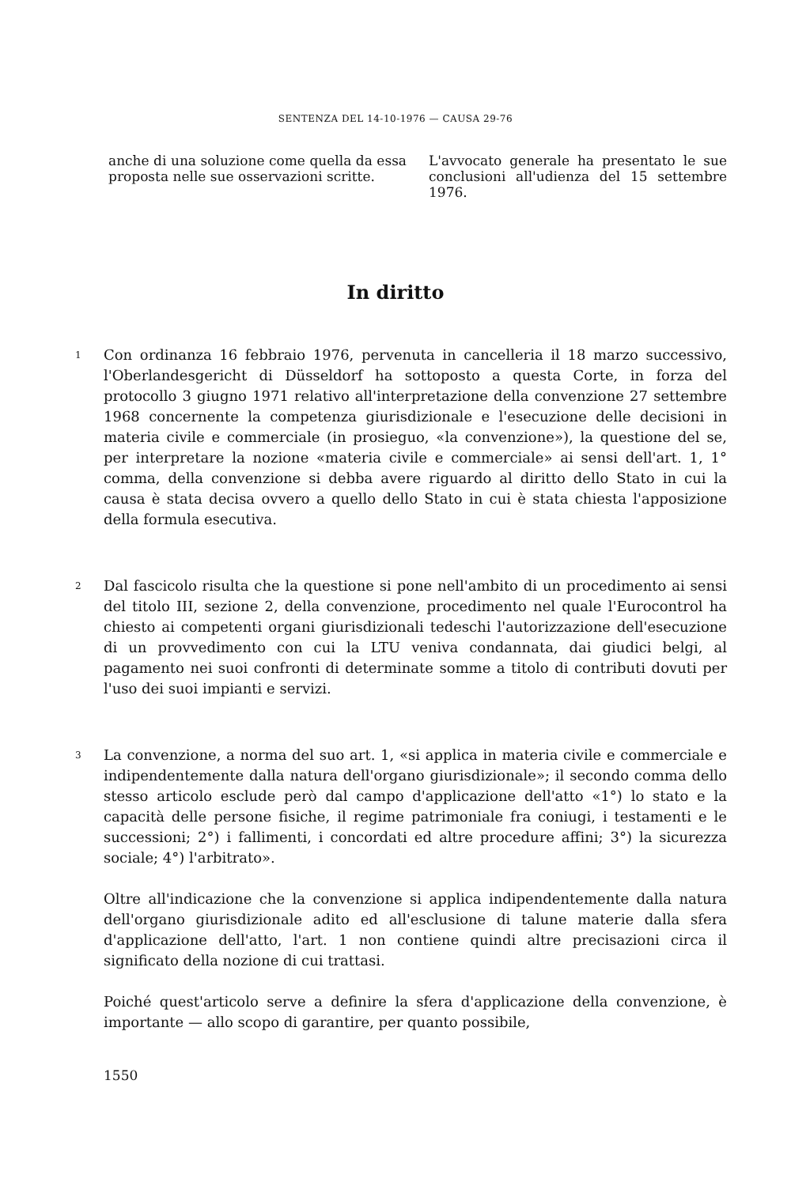SENTENZA DEL 14-10-1976 — CAUSA 29-76
anche di una soluzione come quella da essa proposta nelle sue osservazioni scritte.
L'avvocato generale ha presentato le sue conclusioni all'udienza del 15 settembre 1976.
In diritto
1
Con ordinanza 16 febbraio 1976, pervenuta in cancelleria il 18 marzo successivo, l'Oberlandesgericht di Düsseldorf ha sottoposto a questa Corte, in forza del protocollo 3 giugno 1971 relativo all'interpretazione della convenzione 27 settembre 1968 concernente la competenza giurisdizionale e l'esecuzione delle decisioni in materia civile e commerciale (in prosieguo, «la convenzione»), la questione del se, per interpretare la nozione «materia civile e commerciale» ai sensi dell'art. 1, 1° comma, della convenzione si debba avere riguardo al diritto dello Stato in cui la causa è stata decisa ovvero a quello dello Stato in cui è stata chiesta l'apposizione della formula esecutiva.
2
Dal fascicolo risulta che la questione si pone nell'ambito di un procedimento ai sensi del titolo III, sezione 2, della convenzione, procedimento nel quale l'Eurocontrol ha chiesto ai competenti organi giurisdizionali tedeschi l'autorizzazione dell'esecuzione di un provvedimento con cui la LTU veniva condannata, dai giudici belgi, al pagamento nei suoi confronti di determinate somme a titolo di contributi dovuti per l'uso dei suoi impianti e servizi.
3
La convenzione, a norma del suo art. 1, «si applica in materia civile e commerciale e indipendentemente dalla natura dell'organo giurisdizionale»; il secondo comma dello stesso articolo esclude però dal campo d'applicazione dell'atto «1°) lo stato e la capacità delle persone fisiche, il regime patrimoniale fra coniugi, i testamenti e le successioni; 2°) i fallimenti, i concordati ed altre procedure affini; 3°) la sicurezza sociale; 4°) l'arbitrato».
Oltre all'indicazione che la convenzione si applica indipendentemente dalla natura dell'organo giurisdizionale adito ed all'esclusione di talune materie dalla sfera d'applicazione dell'atto, l'art. 1 non contiene quindi altre precisazioni circa il significato della nozione di cui trattasi.
Poiché quest'articolo serve a definire la sfera d'applicazione della convenzione, è importante — allo scopo di garantire, per quanto possibile,
1550